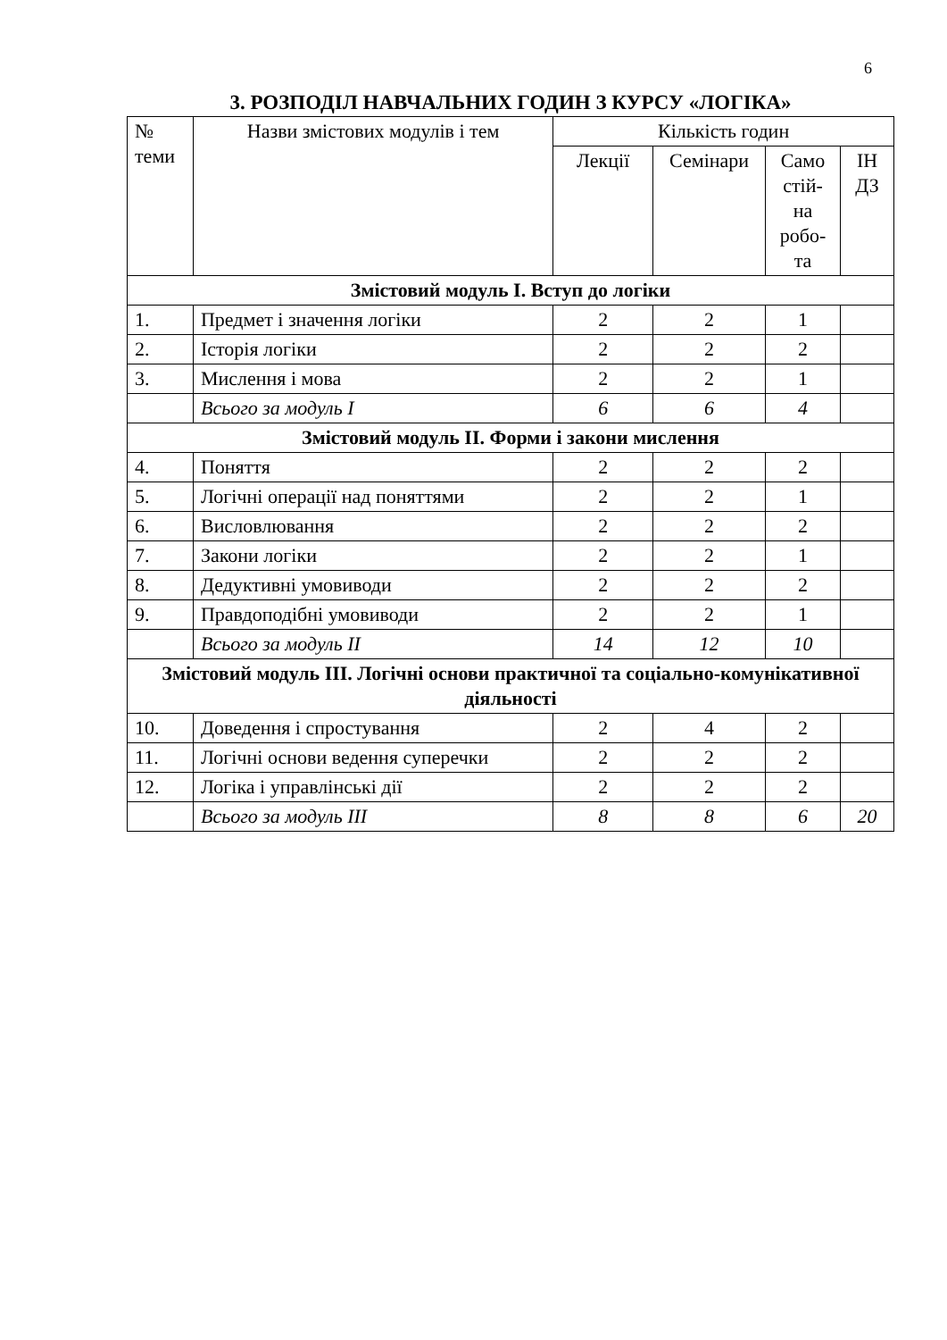6
3. РОЗПОДІЛ НАВЧАЛЬНИХ ГОДИН З КУРСУ «ЛОГІКА»
| № теми | Назви змістових модулів і тем | Кількість годин | | | |
| --- | --- | --- | --- | --- | --- |
| | | Лекції | Семінари | Само стій- на робо- та | ІН ДЗ |
| Змістовий модуль І. Вступ до логіки | | | | | |
| 1. | Предмет і значення логіки | 2 | 2 | 1 | |
| 2. | Історія логіки | 2 | 2 | 2 | |
| 3. | Мислення і мова | 2 | 2 | 1 | |
| | Всього за модуль І | 6 | 6 | 4 | |
| Змістовий модуль ІІ. Форми і закони мислення | | | | | |
| 4. | Поняття | 2 | 2 | 2 | |
| 5. | Логічні операції над поняттями | 2 | 2 | 1 | |
| 6. | Висловлювання | 2 | 2 | 2 | |
| 7. | Закони логіки | 2 | 2 | 1 | |
| 8. | Дедуктивні умовиводи | 2 | 2 | 2 | |
| 9. | Правдоподібні умовиводи | 2 | 2 | 1 | |
| | Всього за модуль ІІ | 14 | 12 | 10 | |
| Змістовий модуль ІІІ. Логічні основи практичної та соціально-комунікативної діяльності | | | | | |
| 10. | Доведення і спростування | 2 | 4 | 2 | |
| 11. | Логічні основи ведення суперечки | 2 | 2 | 2 | |
| 12. | Логіка і управлінські дії | 2 | 2 | 2 | |
| | Всього за модуль ІІІ | 8 | 8 | 6 | 20 |